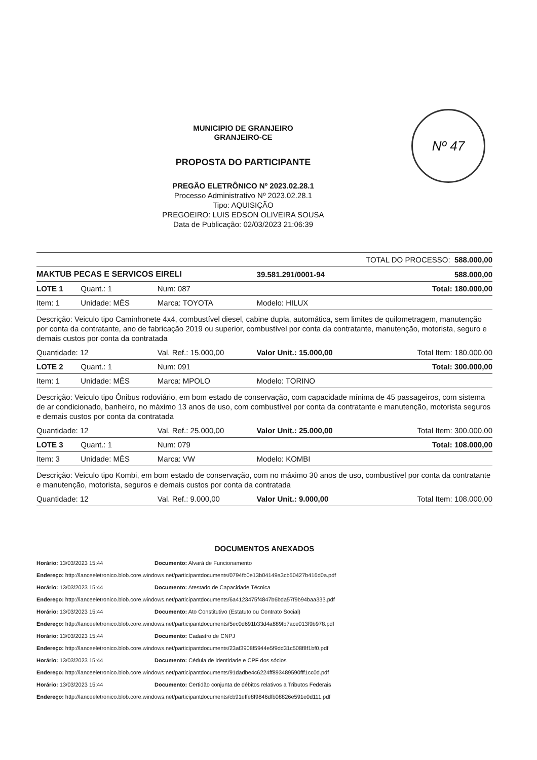Nº 47
MUNICIPIO DE GRANJEIRO
GRANJEIRO-CE
PROPOSTA DO PARTICIPANTE
PREGÃO ELETRÔNICO Nº 2023.02.28.1
Processo Administrativo Nº 2023.02.28.1
Tipo: AQUISIÇÃO
PREGOEIRO: LUIS EDSON OLIVEIRA SOUSA
Data de Publicação: 02/03/2023 21:06:39
| TOTAL DO PROCESSO: 588.000,00 | | | | | |
| MAKTUB PECAS E SERVICOS EIRELI | | | | 39.581.291/0001-94 | 588.000,00 |
| LOTE 1 | Quant.: 1 | Num: 087 | | | Total: 180.000,00 |
| Item: 1 | Unidade: MÊS | Marca: TOYOTA | | Modelo: HILUX | |
| Descrição: Veiculo tipo Caminhonete 4x4, combustível diesel, cabine dupla, automática, sem limites de quilometragem, manutenção por conta da contratante, ano de fabricação 2019 ou superior, combustível por conta da contratante, manutenção, motorista, seguro e demais custos por conta da contratada | | | | | |
| Quantidade: 12 | | Val. Ref.: 15.000,00 | Valor Unit.: 15.000,00 | | Total Item: 180.000,00 |
| LOTE 2 | Quant.: 1 | Num: 091 | | | Total: 300.000,00 |
| Item: 1 | Unidade: MÊS | Marca: MPOLO | | Modelo: TORINO | |
| Descrição: Veiculo tipo Ônibus rodoviário, em bom estado de conservação, com capacidade mínima de 45 passageiros, com sistema de ar condicionado, banheiro, no máximo 13 anos de uso, com combustível por conta da contratante e manutenção, motorista seguros e demais custos por conta da contratada | | | | | |
| Quantidade: 12 | | Val. Ref.: 25.000,00 | Valor Unit.: 25.000,00 | | Total Item: 300.000,00 |
| LOTE 3 | Quant.: 1 | Num: 079 | | | Total: 108.000,00 |
| Item: 3 | Unidade: MÊS | Marca: VW | | Modelo: KOMBI | |
| Descrição: Veiculo tipo Kombi, em bom estado de conservação, com no máximo 30 anos de uso, combustível por conta da contratante e manutenção, motorista, seguros e demais custos por conta da contratada | | | | | |
| Quantidade: 12 | | Val. Ref.: 9.000,00 | Valor Unit.: 9.000,00 | | Total Item: 108.000,00 |
DOCUMENTOS ANEXADOS
Horário: 13/03/2023 15:44 Documento: Alvará de Funcionamento
Endereço: http://lanceeletronico.blob.core.windows.net/participantdocuments/0794fb0e13b04149a3cb50427b416d0a.pdf
Horário: 13/03/2023 15:44 Documento: Atestado de Capacidade Técnica
Endereço: http://lanceeletronico.blob.core.windows.net/participantdocuments/6a4123475f4847b6bda57f9b94baa333.pdf
Horário: 13/03/2023 15:44 Documento: Ato Constitutivo (Estatuto ou Contrato Social)
Endereço: http://lanceeletronico.blob.core.windows.net/participantdocuments/5ec0d691b33d4a889fb7ace013f9b978.pdf
Horário: 13/03/2023 15:44 Documento: Cadastro de CNPJ
Endereço: http://lanceeletronico.blob.core.windows.net/participantdocuments/23af3908f5944e5f9dd31c508f8f1bf0.pdf
Horário: 13/03/2023 15:44 Documento: Cédula de identidade e CPF dos sócios
Endereço: http://lanceeletronico.blob.core.windows.net/participantdocuments/91dadbe4c6224ff893489590fff1cc0d.pdf
Horário: 13/03/2023 15:44 Documento: Certidão conjunta de débitos relativos a Tributos Federais
Endereço: http://lanceeletronico.blob.core.windows.net/participantdocuments/cb91effe8f9846dfb08826e591e0d111.pdf